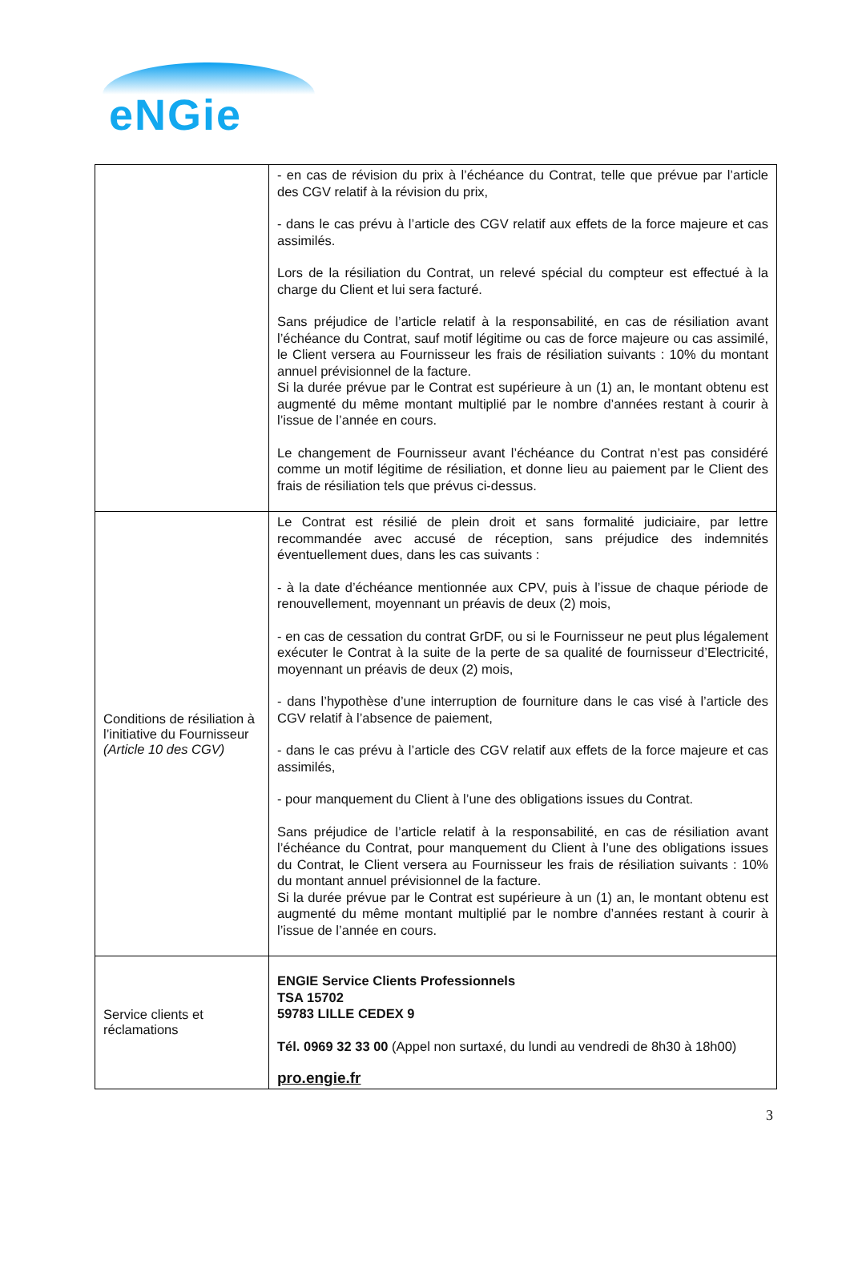eNGie
| | - en cas de révision du prix à l’échéance du Contrat, telle que prévue par l’article des CGV relatif à la révision du prix, - dans le cas prévu à l’article des CGV relatif aux effets de la force majeure et cas assimilés. Lors de la résiliation du Contrat, un relevé spécial du compteur est effectué à la charge du Client et lui sera facturé. Sans préjudice de l’article relatif à la responsabilité, en cas de résiliation avant l’échéance du Contrat, sauf motif légitime ou cas de force majeure ou cas assimilé, le Client versera au Fournisseur les frais de résiliation suivants : 10% du montant annuel prévisionnel de la facture. Si la durée prévue par le Contrat est supérieure à un (1) an, le montant obtenu est augmenté du même montant multiplié par le nombre d’années restant à courir à l’issue de l’année en cours. Le changement de Fournisseur avant l’échéance du Contrat n’est pas considéré comme un motif légitime de résiliation, et donne lieu au paiement par le Client des frais de résiliation tels que prévus ci-dessus. |
| Conditions de résiliation à l’initiative du Fournisseur (Article 10 des CGV) | Le Contrat est résilié de plein droit et sans formalité judiciaire, par lettre recommandée avec accusé de réception, sans préjudice des indemnités éventuellement dues, dans les cas suivants : - à la date d’échéance mentionnée aux CPV, puis à l’issue de chaque période de renouvellement, moyennant un préavis de deux (2) mois, - en cas de cessation du contrat GrDF, ou si le Fournisseur ne peut plus légalement exécuter le Contrat à la suite de la perte de sa qualité de fournisseur d’Electricité, moyennant un préavis de deux (2) mois, - dans l’hypothèse d’une interruption de fourniture dans le cas visé à l’article des CGV relatif à l’absence de paiement, - dans le cas prévu à l’article des CGV relatif aux effets de la force majeure et cas assimilés, - pour manquement du Client à l’une des obligations issues du Contrat. Sans préjudice de l’article relatif à la responsabilité, en cas de résiliation avant l’échéance du Contrat, pour manquement du Client à l’une des obligations issues du Contrat, le Client versera au Fournisseur les frais de résiliation suivants : 10% du montant annuel prévisionnel de la facture. Si la durée prévue par le Contrat est supérieure à un (1) an, le montant obtenu est augmenté du même montant multiplié par le nombre d’années restant à courir à l’issue de l’année en cours. |
| Service clients et réclamations | ENGIE Service Clients Professionnels TSA 15702 59783 LILLE CEDEX 9 Tél. 0969 32 33 00 (Appel non surtaxé, du lundi au vendredi de 8h30 à 18h00) pro.engie.fr |
3